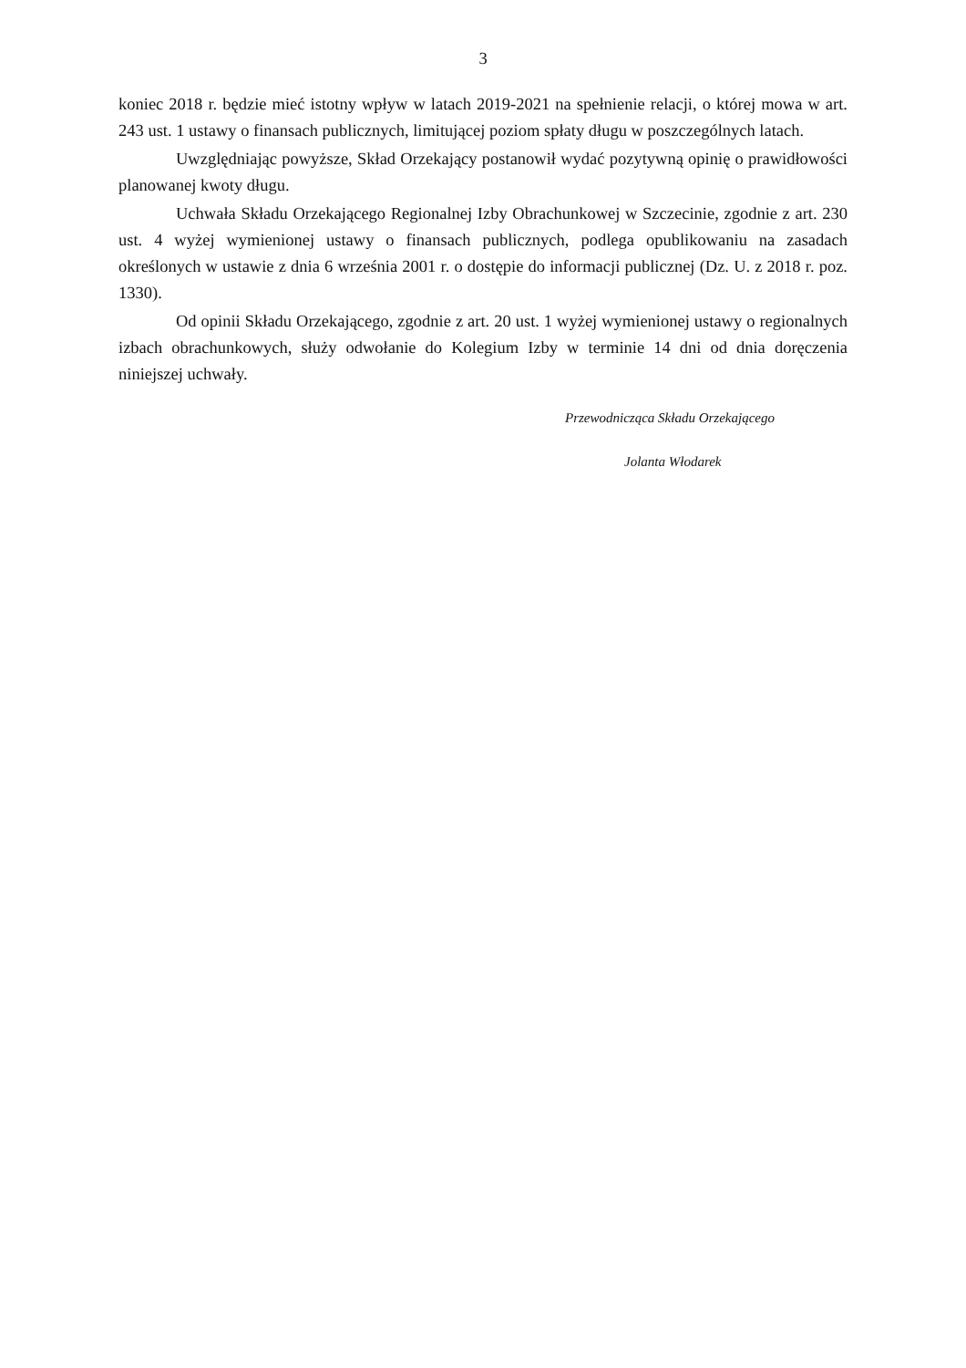3
koniec 2018 r. będzie mieć istotny wpływ w latach 2019-2021 na spełnienie relacji, o której mowa w art. 243 ust. 1 ustawy o finansach publicznych, limitującej poziom spłaty długu w poszczególnych latach.
Uwzględniając powyższe, Skład Orzekający postanowił wydać pozytywną opinię o prawidłowości planowanej kwoty długu.
Uchwała Składu Orzekającego Regionalnej Izby Obrachunkowej w Szczecinie, zgodnie z art. 230 ust. 4 wyżej wymienionej ustawy o finansach publicznych, podlega opublikowaniu na zasadach określonych w ustawie z dnia 6 września 2001 r. o dostępie do informacji publicznej (Dz. U. z 2018 r. poz. 1330).
Od opinii Składu Orzekającego, zgodnie z art. 20 ust. 1 wyżej wymienionej ustawy o regionalnych izbach obrachunkowych, służy odwołanie do Kolegium Izby w terminie 14 dni od dnia doręczenia niniejszej uchwały.
Przewodnicząca Składu Orzekającego
Jolanta Włodarek